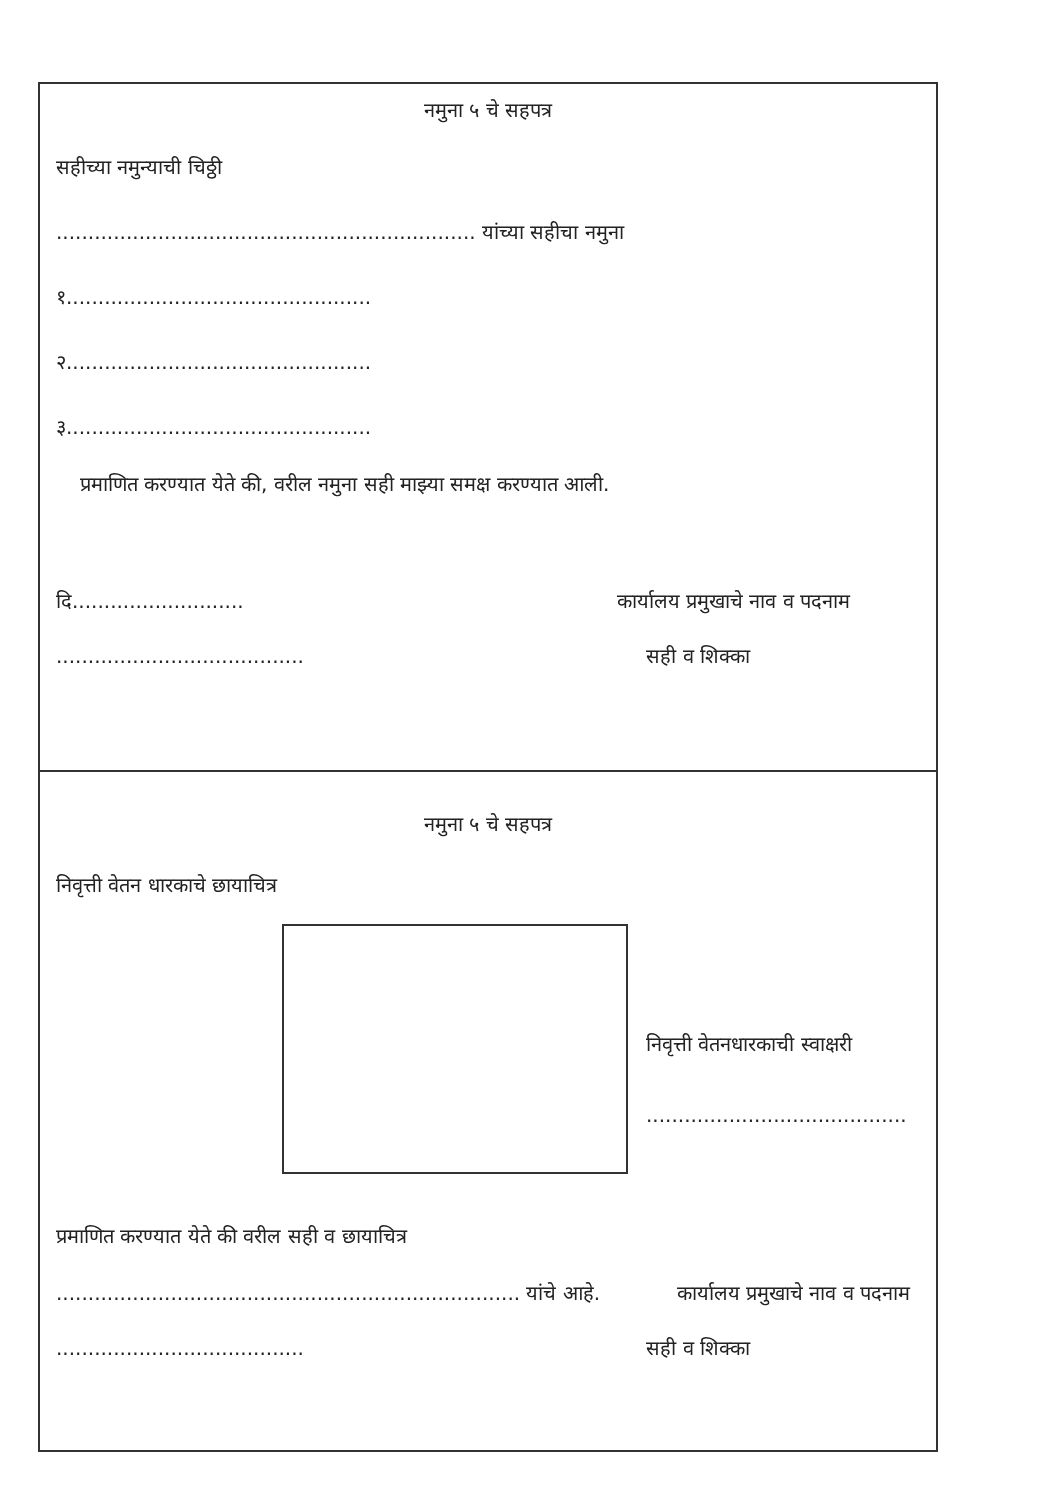नमुना ५ चे सहपत्र
सहीच्या नमुन्याची चिठ्ठी
.................................................................. यांच्या सहीचा नमुना
१................................................
२................................................
३................................................
प्रमाणित करण्यात येते की, वरील नमुना सही माझ्या समक्ष करण्यात आली.
दि........................... कार्यालय प्रमुखाचे नाव व पदनाम
....................................... सही व शिक्का
नमुना ५ चे सहपत्र
निवृत्ती वेतन धारकाचे छायाचित्र
निवृत्ती वेतनधारकाची स्वाक्षरी
.........................................
प्रमाणित करण्यात येते की वरील सही व छायाचित्र
......................................................................... यांचे आहे. कार्यालय प्रमुखाचे नाव व पदनाम
....................................... सही व शिक्का